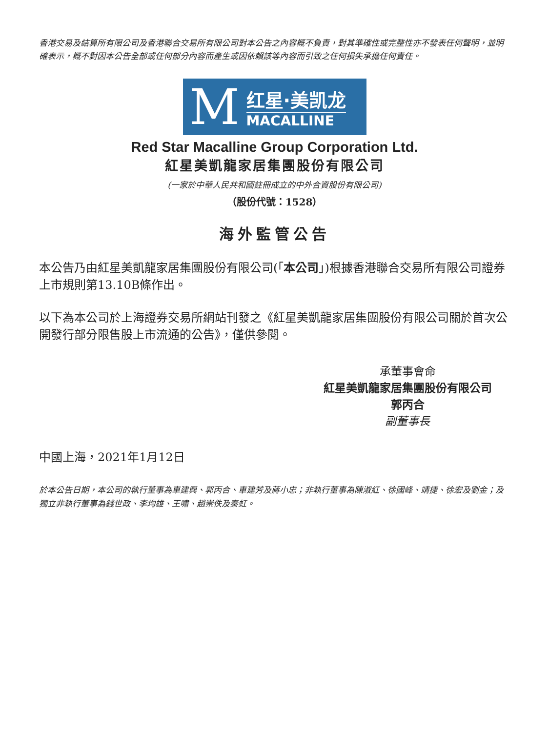香港交易及結算所有限公司及香港聯合交易所有限公司對本公告之內容概不負責，對其準確性或完整性亦不發表任何聲明，並明確表示，概不對因本公告全部或任何部分內容而產生或因依賴該等內容而引致之任何損失承擔任何責任。
M
红星·美凯龙
MACALLINE
Red Star Macalline Group Corporation Ltd.
紅星美凱龍家居集團股份有限公司
(一家於中華人民共和國註冊成立的中外合資股份有限公司)
（股份代號：1528）
海外監管公告
本公告乃由紅星美凱龍家居集團股份有限公司(「本公司」)根據香港聯合交易所有限公司證券上市規則第13.10B條作出。
以下為本公司於上海證券交易所網站刊發之《紅星美凱龍家居集團股份有限公司關於首次公開發行部分限售股上市流通的公告》，僅供參閱。
承董事會命
紅星美凱龍家居集團股份有限公司
郭丙合
副董事長
中國上海，2021年1月12日
於本公告日期，本公司的執行董事為車建興、郭丙合、車建芳及蔣小忠；非執行董事為陳淑紅、徐國峰、靖捷、徐宏及劉金；及獨立非執行董事為錢世政、李均雄、王嘯、趙崇佚及秦虹。